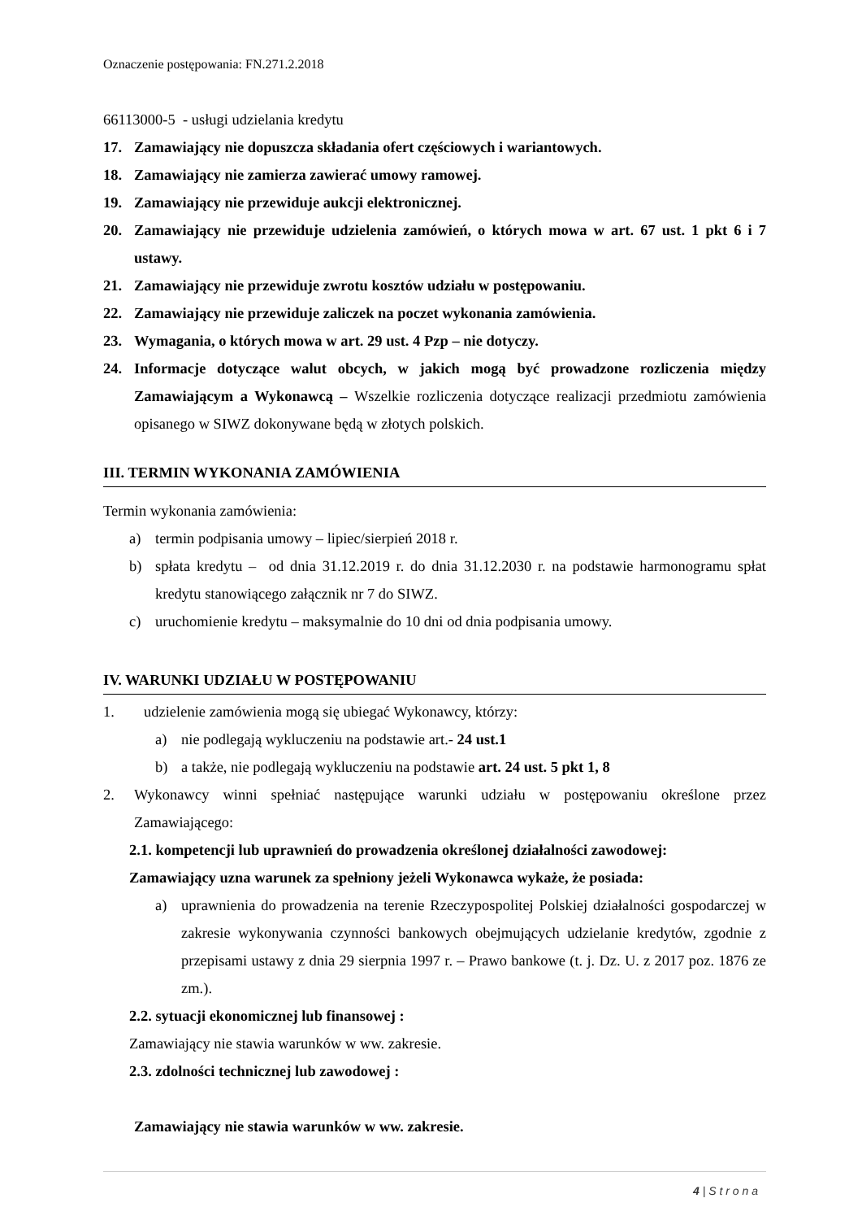Oznaczenie postępowania: FN.271.2.2018
66113000-5 - usługi udzielania kredytu
17. Zamawiający nie dopuszcza składania ofert częściowych i wariantowych.
18. Zamawiający nie zamierza zawierać umowy ramowej.
19. Zamawiający nie przewiduje aukcji elektronicznej.
20. Zamawiający nie przewiduje udzielenia zamówień, o których mowa w art. 67 ust. 1 pkt 6 i 7 ustawy.
21. Zamawiający nie przewiduje zwrotu kosztów udziału w postępowaniu.
22. Zamawiający nie przewiduje zaliczek na poczet wykonania zamówienia.
23. Wymagania, o których mowa w art. 29 ust. 4 Pzp – nie dotyczy.
24. Informacje dotyczące walut obcych, w jakich mogą być prowadzone rozliczenia między Zamawiającym a Wykonawcą – Wszelkie rozliczenia dotyczące realizacji przedmiotu zamówienia opisanego w SIWZ dokonywane będą w złotych polskich.
III. TERMIN WYKONANIA ZAMÓWIENIA
Termin wykonania zamówienia:
a) termin podpisania umowy – lipiec/sierpień 2018 r.
b) spłata kredytu – od dnia 31.12.2019 r. do dnia 31.12.2030 r. na podstawie harmonogramu spłat kredytu stanowiącego załącznik nr 7 do SIWZ.
c) uruchomienie kredytu – maksymalnie do 10 dni od dnia podpisania umowy.
IV. WARUNKI UDZIAŁU W POSTĘPOWANIU
1. udzielenie zamówienia mogą się ubiegać Wykonawcy, którzy:
a) nie podlegają wykluczeniu na podstawie art.- 24 ust.1
b) a także, nie podlegają wykluczeniu na podstawie art. 24 ust. 5 pkt 1, 8
2. Wykonawcy winni spełniać następujące warunki udziału w postępowaniu określone przez Zamawiającego:
2.1. kompetencji lub uprawnień do prowadzenia określonej działalności zawodowej:
Zamawiający uzna warunek za spełniony jeżeli Wykonawca wykaże, że posiada:
a) uprawnienia do prowadzenia na terenie Rzeczypospolitej Polskiej działalności gospodarczej w zakresie wykonywania czynności bankowych obejmujących udzielanie kredytów, zgodnie z przepisami ustawy z dnia 29 sierpnia 1997 r. – Prawo bankowe (t. j. Dz. U. z 2017 poz. 1876 ze zm.).
2.2. sytuacji ekonomicznej lub finansowej :
Zamawiający nie stawia warunków w ww. zakresie.
2.3. zdolności technicznej lub zawodowej :
Zamawiający nie stawia warunków w ww. zakresie.
4 | S t r o n a